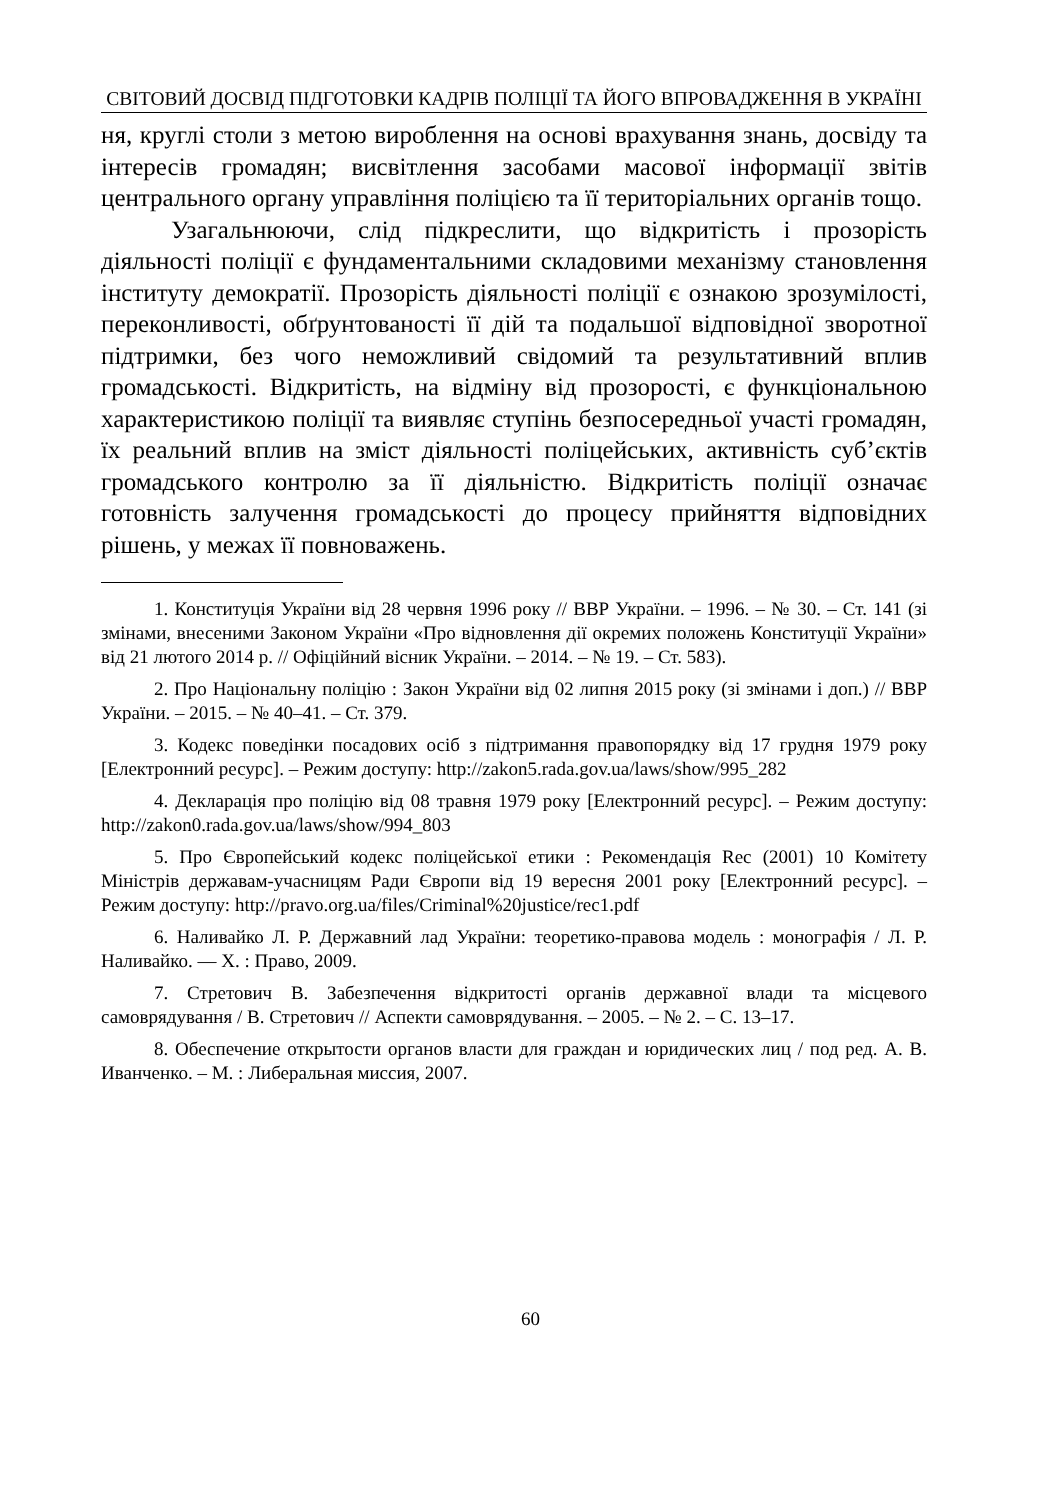СВІТОВИЙ ДОСВІД ПІДГОТОВКИ КАДРІВ ПОЛІЦІЇ ТА ЙОГО ВПРОВАДЖЕННЯ В УКРАЇНІ
ня, круглі столи з метою вироблення на основі врахування знань, досвіду та інтересів громадян; висвітлення засобами масової інформації звітів центрального органу управління поліцією та її територіальних органів тощо.
Узагальнюючи, слід підкреслити, що відкритість і прозорість діяльності поліції є фундаментальними складовими механізму становлення інституту демократії. Прозорість діяльності поліції є ознакою зрозумілості, переконливості, обґрунтованості її дій та подальшої відповідної зворотної підтримки, без чого неможливий свідомий та результативний вплив громадськості. Відкритість, на відміну від прозорості, є функціональною характеристикою поліції та виявляє ступінь безпосередньої участі громадян, їх реальний вплив на зміст діяльності поліцейських, активність суб’єктів громадського контролю за її діяльністю. Відкритість поліції означає готовність залучення громадськості до процесу прийняття відповідних рішень, у межах її повноважень.
1. Конституція України від 28 червня 1996 року // ВВР України. – 1996. – № 30. – Ст. 141 (зі змінами, внесеними Законом України «Про відновлення дії окремих положень Конституції України» від 21 лютого 2014 р. // Офіційний вісник України. – 2014. – № 19. – Ст. 583).
2. Про Національну поліцію : Закон України від 02 липня 2015 року (зі змінами і доп.) // ВВР України. – 2015. – № 40–41. – Ст. 379.
3. Кодекс поведінки посадових осіб з підтримання правопорядку від 17 грудня 1979 року [Електронний ресурс]. – Режим доступу: http://zakon5.rada.gov.ua/laws/show/995_282
4. Декларація про поліцію від 08 травня 1979 року [Електронний ресурс]. – Режим доступу: http://zakon0.rada.gov.ua/laws/show/994_803
5. Про Європейський кодекс поліцейської етики : Рекомендація Rec (2001) 10 Комітету Міністрів державам-учасницям Ради Європи від 19 вересня 2001 року [Електронний ресурс]. – Режим доступу: http://pravo.org.ua/files/Criminal%20justice/rec1.pdf
6. Наливайко Л. Р. Державний лад України: теоретико-правова модель : монографія / Л. Р. Наливайко. — Х. : Право, 2009.
7. Стретович В. Забезпечення відкритості органів державної влади та місцевого самоврядування / В. Стретович // Аспекти самоврядування. – 2005. – № 2. – С. 13–17.
8. Обеспечение открытости органов власти для граждан и юридических лиц / под ред. А. В. Иванченко. – М. : Либеральная миссия, 2007.
60